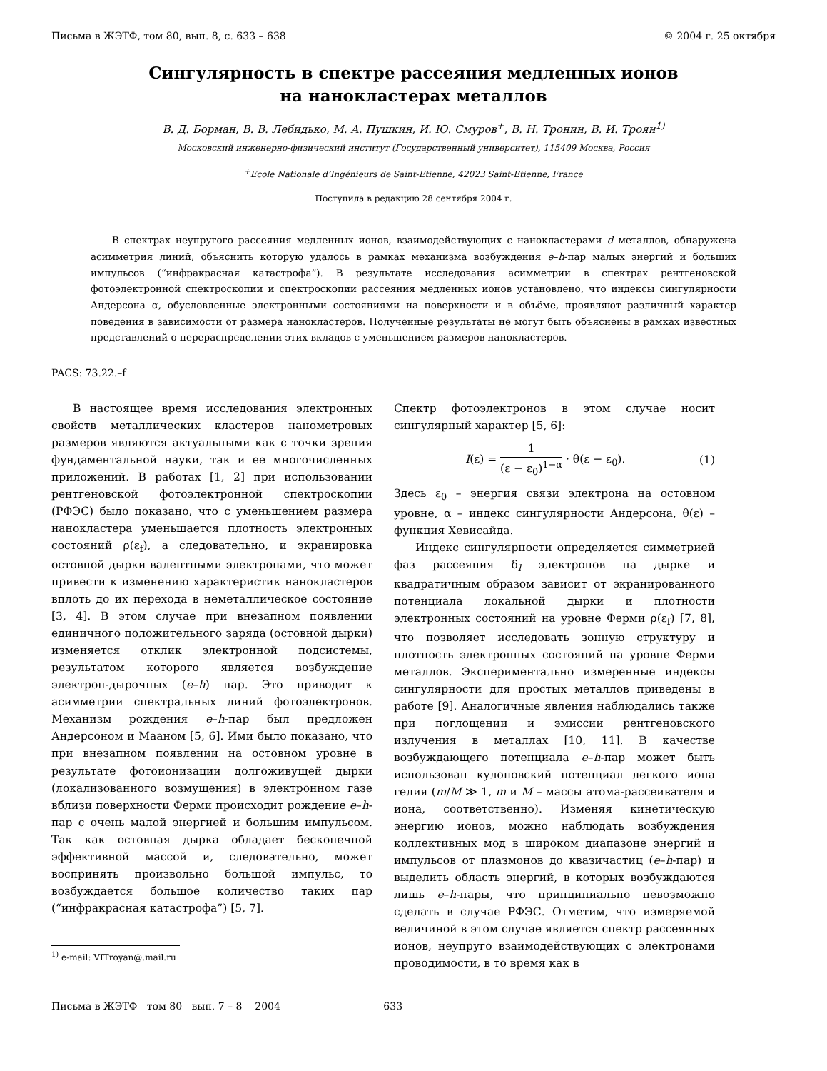Письма в ЖЭТФ, том 80, вып. 8, с. 633 – 638 © 2004 г. 25 октября
Сингулярность в спектре рассеяния медленных ионов
на нанокластерах металлов
В. Д. Борман, В. В. Лебидько, М. А. Пушкин, И. Ю. Смуров<sup>+</sup>, В. Н. Тронин, В. И. Троян<sup>1)</sup>
Московский инженерно-физический институт (Государственный университет), 115409 Москва, Россия
<sup>+</sup>Ecole Nationale d’Ingénieurs de Saint-Etienne, 42023 Saint-Etienne, France
Поступила в редакцию 28 сентября 2004 г.
В спектрах неупругого рассеяния медленных ионов, взаимодействующих с нанокластерами d металлов, обнаружена асимметрия линий, объяснить которую удалось в рамках механизма возбуждения e–h-пар малых энергий и больших импульсов (“инфракрасная катастрофа”). В результате исследования асимметрии в спектрах рентгеновской фотоэлектронной спектроскопии и спектроскопии рассеяния медленных ионов установлено, что индексы сингулярности Андерсона α, обусловленные электронными состояниями на поверхности и в объёме, проявляют различный характер поведения в зависимости от размера нанокластеров. Полученные результаты не могут быть объяснены в рамках известных представлений о перераспределении этих вкладов с уменьшением размеров нанокластеров.
PACS: 73.22.–f
В настоящее время исследования электронных свойств металлических кластеров нанометровых размеров являются актуальными как с точки зрения фундаментальной науки, так и ее многочисленных приложений. В работах [1, 2] при использовании рентгеновской фотоэлектронной спектроскопии (РФЭС) было показано, что с уменьшением размера нанокластера уменьшается плотность электронных состояний ρ(ε<sub>f</sub>), а следовательно, и экранировка остовной дырки валентными электронами, что может привести к изменению характеристик нанокластеров вплоть до их перехода в неметаллическое состояние [3, 4]. В этом случае при внезапном появлении единичного положительного заряда (остовной дырки) изменяется отклик электронной подсистемы, результатом которого является возбуждение электрон-дырочных (e–h) пар. Это приводит к асимметрии спектральных линий фотоэлектронов. Механизм рождения e–h-пар был предложен Андерсоном и Мааном [5, 6]. Ими было показано, что при внезапном появлении на остовном уровне в результате фотоионизации долгоживущей дырки (локализованного возмущения) в электронном газе вблизи поверхности Ферми происходит рождение e–h-пар с очень малой энергией и большим импульсом. Так как остовная дырка обладает бесконечной эффективной массой и, следовательно, может воспринять произвольно большой импульс, то возбуждается большое количество таких пар (“инфракрасная катастрофа”) [5, 7].
<sup>1)</sup> e-mail: VITroyan@.mail.ru
Спектр фотоэлектронов в этом случае носит сингулярный характер [5, 6]:
I(ε) = 1 (ε − ε<sub>0</sub>)<sup>1−α</sup> · θ(ε − ε<sub>0</sub>). (1)
Здесь ε<sub>0</sub> – энергия связи электрона на остовном уровне, α – индекс сингулярности Андерсона, θ(ε) – функция Хевисайда.
Индекс сингулярности определяется симметрией фаз рассеяния δ<sub>l</sub> электронов на дырке и квадратичным образом зависит от экранированного потенциала локальной дырки и плотности электронных состояний на уровне Ферми ρ(ε<sub>f</sub>) [7, 8], что позволяет исследовать зонную структуру и плотность электронных состояний на уровне Ферми металлов. Экспериментально измеренные индексы сингулярности для простых металлов приведены в работе [9]. Аналогичные явления наблюдались также при поглощении и эмиссии рентгеновского излучения в металлах [10, 11]. В качестве возбуждающего потенциала e–h-пар может быть использован кулоновский потенциал легкого иона гелия (m/M ≫ 1, m и M – массы атома-рассеивателя и иона, соответственно). Изменяя кинетическую энергию ионов, можно наблюдать возбуждения коллективных мод в широком диапазоне энергий и импульсов от плазмонов до квазичастиц (e–h-пар) и выделить область энергий, в которых возбуждаются лишь e–h-пары, что принципиально невозможно сделать в случае РФЭС. Отметим, что измеряемой величиной в этом случае является спектр рассеянных ионов, неупруго взаимодействующих с электронами проводимости, в то время как в
Письма в ЖЭТФ том 80 вып. 7 – 8 2004 633